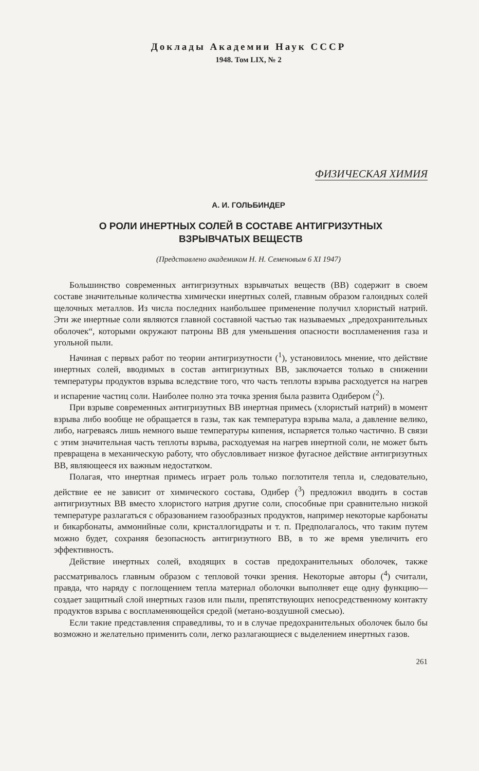Доклады Академии Наук СССР
1948. Том LIX, № 2
ФИЗИЧЕСКАЯ ХИМИЯ
А. И. ГОЛЬБИНДЕР
О РОЛИ ИНЕРТНЫХ СОЛЕЙ В СОСТАВЕ АНТИГРИЗУТНЫХ
ВЗРЫВЧАТЫХ ВЕЩЕСТВ
(Представлено академиком Н. Н. Семеновым 6 XI 1947)
Большинство современных антигризутных взрывчатых веществ (ВВ) содержит в своем составе значительные количества химически инертных солей, главным образом галоидных солей щелочных металлов. Из числа последних наибольшее применение получил хлористый натрий. Эти же инертные соли являются главной составной частью так называемых „предохранительных оболочек“, которыми окружают патроны ВВ для уменьшения опасности воспламенения газа и угольной пыли.
Начиная с первых работ по теории антигризутности (<sup>1</sup>), установилось мнение, что действие инертных солей, вводимых в состав антигризутных ВВ, заключается только в снижении температуры продуктов взрыва вследствие того, что часть теплоты взрыва расходуется на нагрев и испарение частиц соли. Наиболее полно эта точка зрения была развита Одибером (<sup>2</sup>).
При взрыве современных антигризутных ВВ инертная примесь (хлористый натрий) в момент взрыва либо вообще не обращается в газы, так как температура взрыва мала, а давление велико, либо, нагреваясь лишь немного выше температуры кипения, испаряется только частично. В связи с этим значительная часть теплоты взрыва, расходуемая на нагрев инертной соли, не может быть превращена в механическую работу, что обусловливает низкое фугасное действие антигризутных ВВ, являющееся их важным недостатком.
Полагая, что инертная примесь играет роль только поглотителя тепла и, следовательно, действие ее не зависит от химического состава, Одибер (<sup>3</sup>) предложил вводить в состав антигризутных ВВ вместо хлористого натрия другие соли, способные при сравнительно низкой температуре разлагаться с образованием газообразных продуктов, например некоторые карбонаты и бикарбонаты, аммонийные соли, кристаллогидраты и т. п. Предполагалось, что таким путем можно будет, сохраняя безопасность антигризутного ВВ, в то же время увеличить его эффективность.
Действие инертных солей, входящих в состав предохранительных оболочек, также рассматривалось главным образом с тепловой точки зрения. Некоторые авторы (<sup>4</sup>) считали, правда, что наряду с поглощением тепла материал оболочки выполняет еще одну функцию—создает защитный слой инертных газов или пыли, препятствующих непосредственному контакту продуктов взрыва с воспламеняющейся средой (метано-воздушной смесью).
Если такие представления справедливы, то и в случае предохранительных оболочек было бы возможно и желательно применить соли, легко разлагающиеся с выделением инертных газов.
261